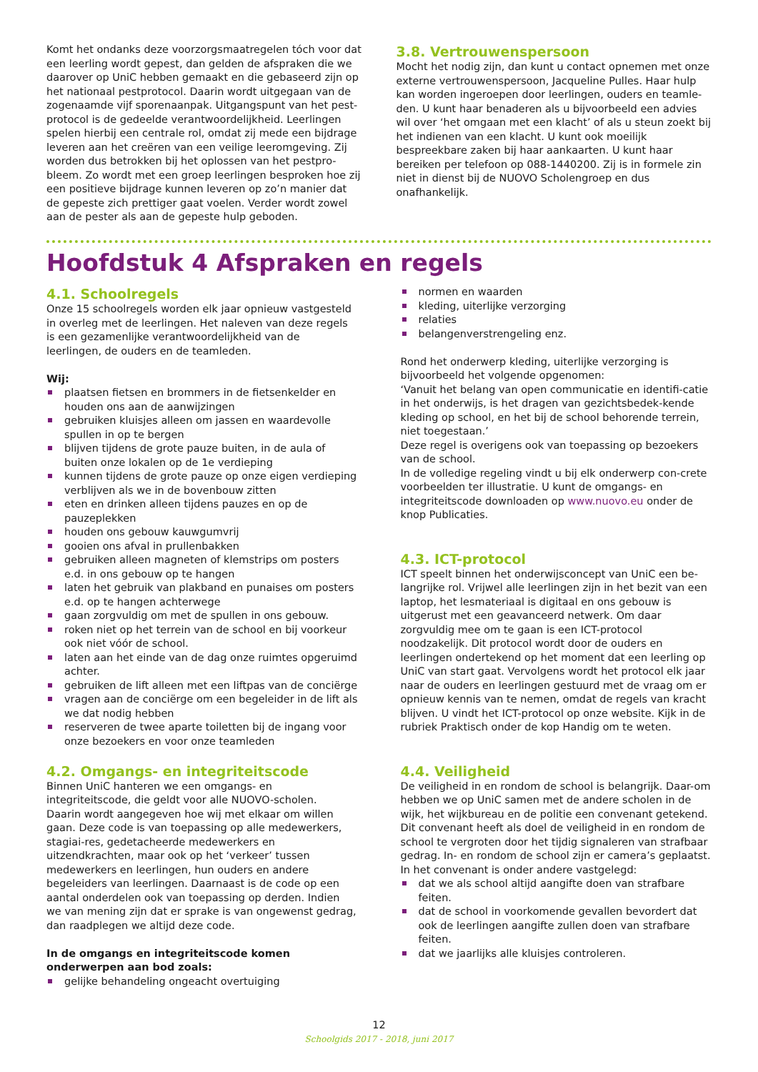Komt het ondanks deze voorzorgsmaatregelen tóch voor dat een leerling wordt gepest, dan gelden de afspraken die we daarover op UniC hebben gemaakt en die gebaseerd zijn op het nationaal pestprotocol. Daarin wordt uitgegaan van de zogenaamde vijf sporenaanpak. Uitgangspunt van het pest-protocol is de gedeelde verantwoordelijkheid. Leerlingen spelen hierbij een centrale rol, omdat zij mede een bijdrage leveren aan het creëren van een veilige leeromgeving. Zij worden dus betrokken bij het oplossen van het pestpro-bleem. Zo wordt met een groep leerlingen besproken hoe zij een positieve bijdrage kunnen leveren op zo’n manier dat de gepeste zich prettiger gaat voelen. Verder wordt zowel aan de pester als aan de gepeste hulp geboden.
3.8. Vertrouwenspersoon
Mocht het nodig zijn, dan kunt u contact opnemen met onze externe vertrouwenspersoon, Jacqueline Pulles. Haar hulp kan worden ingeroepen door leerlingen, ouders en teamle-den. U kunt haar benaderen als u bijvoorbeeld een advies wil over ‘het omgaan met een klacht’ of als u steun zoekt bij het indienen van een klacht. U kunt ook moeilijk bespreekbare zaken bij haar aankaarten. U kunt haar bereiken per telefoon op 088-1440200. Zij is in formele zin niet in dienst bij de NUOVO Scholengroep en dus onafhankelijk.
Hoofdstuk 4 Afspraken en regels
4.1. Schoolregels
Onze 15 schoolregels worden elk jaar opnieuw vastgesteld in overleg met de leerlingen. Het naleven van deze regels is een gezamenlijke verantwoordelijkheid van de leerlingen, de ouders en de teamleden.
Wij:
plaatsen fietsen en brommers in de fietsenkelder en houden ons aan de aanwijzingen
gebruiken kluisjes alleen om jassen en waardevolle spullen in op te bergen
blijven tijdens de grote pauze buiten, in de aula of buiten onze lokalen op de 1e verdieping
kunnen tijdens de grote pauze op onze eigen verdieping verblijven als we in de bovenbouw zitten
eten en drinken alleen tijdens pauzes en op de pauzeplekken
houden ons gebouw kauwgumvrij
gooien ons afval in prullenbakken
gebruiken alleen magneten of klemstrips om posters e.d. in ons gebouw op te hangen
laten het gebruik van plakband en punaises om posters e.d. op te hangen achterwege
gaan zorgvuldig om met de spullen in ons gebouw.
roken niet op het terrein van de school en bij voorkeur ook niet vóór de school.
laten aan het einde van de dag onze ruimtes opgeruimd achter.
gebruiken de lift alleen met een liftpas van de conciërge
vragen aan de conciërge om een begeleider in de lift als we dat nodig hebben
reserveren de twee aparte toiletten bij de ingang voor onze bezoekers en voor onze teamleden
4.2. Omgangs- en integriteitscode
Binnen UniC hanteren we een omgangs- en integriteitscode, die geldt voor alle NUOVO-scholen.
Daarin wordt aangegeven hoe wij met elkaar om willen gaan. Deze code is van toepassing op alle medewerkers, stagiai-res, gedetacheerde medewerkers en uitzendkrachten, maar ook op het ‘verkeer’ tussen medewerkers en leerlingen, hun ouders en andere begeleiders van leerlingen. Daarnaast is de code op een aantal onderdelen ook van toepassing op derden. Indien we van mening zijn dat er sprake is van ongewenst gedrag, dan raadplegen we altijd deze code.
In de omgangs en integriteitscode komen onderwerpen aan bod zoals:
gelijke behandeling ongeacht overtuiging
normen en waarden
kleding, uiterlijke verzorging
relaties
belangenverstrengeling enz.
Rond het onderwerp kleding, uiterlijke verzorging is bijvoorbeeld het volgende opgenomen:
‘Vanuit het belang van open communicatie en identifi-catie in het onderwijs, is het dragen van gezichtsbedek-kende kleding op school, en het bij de school behorende terrein, niet toegestaan.’
Deze regel is overigens ook van toepassing op bezoekers van de school.
In de volledige regeling vindt u bij elk onderwerp con-crete voorbeelden ter illustratie. U kunt de omgangs- en integriteitscode downloaden op www.nuovo.eu onder de knop Publicaties.
4.3. ICT-protocol
ICT speelt binnen het onderwijsconcept van UniC een be-langrijke rol. Vrijwel alle leerlingen zijn in het bezit van een laptop, het lesmateriaal is digitaal en ons gebouw is uitgerust met een geavanceerd netwerk. Om daar zorgvuldig mee om te gaan is een ICT-protocol noodzakelijk. Dit protocol wordt door de ouders en leerlingen ondertekend op het moment dat een leerling op UniC van start gaat. Vervolgens wordt het protocol elk jaar naar de ouders en leerlingen gestuurd met de vraag om er opnieuw kennis van te nemen, omdat de regels van kracht blijven. U vindt het ICT-protocol op onze website. Kijk in de rubriek Praktisch onder de kop Handig om te weten.
4.4. Veiligheid
De veiligheid in en rondom de school is belangrijk. Daar-om hebben we op UniC samen met de andere scholen in de wijk, het wijkbureau en de politie een convenant getekend. Dit convenant heeft als doel de veiligheid in en rondom de school te vergroten door het tijdig signaleren van strafbaar gedrag. In- en rondom de school zijn er camera’s geplaatst.
In het convenant is onder andere vastgelegd:
dat we als school altijd aangifte doen van strafbare feiten.
dat de school in voorkomende gevallen bevordert dat ook de leerlingen aangifte zullen doen van strafbare feiten.
dat we jaarlijks alle kluisjes controleren.
12
Schoolgids 2017 - 2018, juni 2017